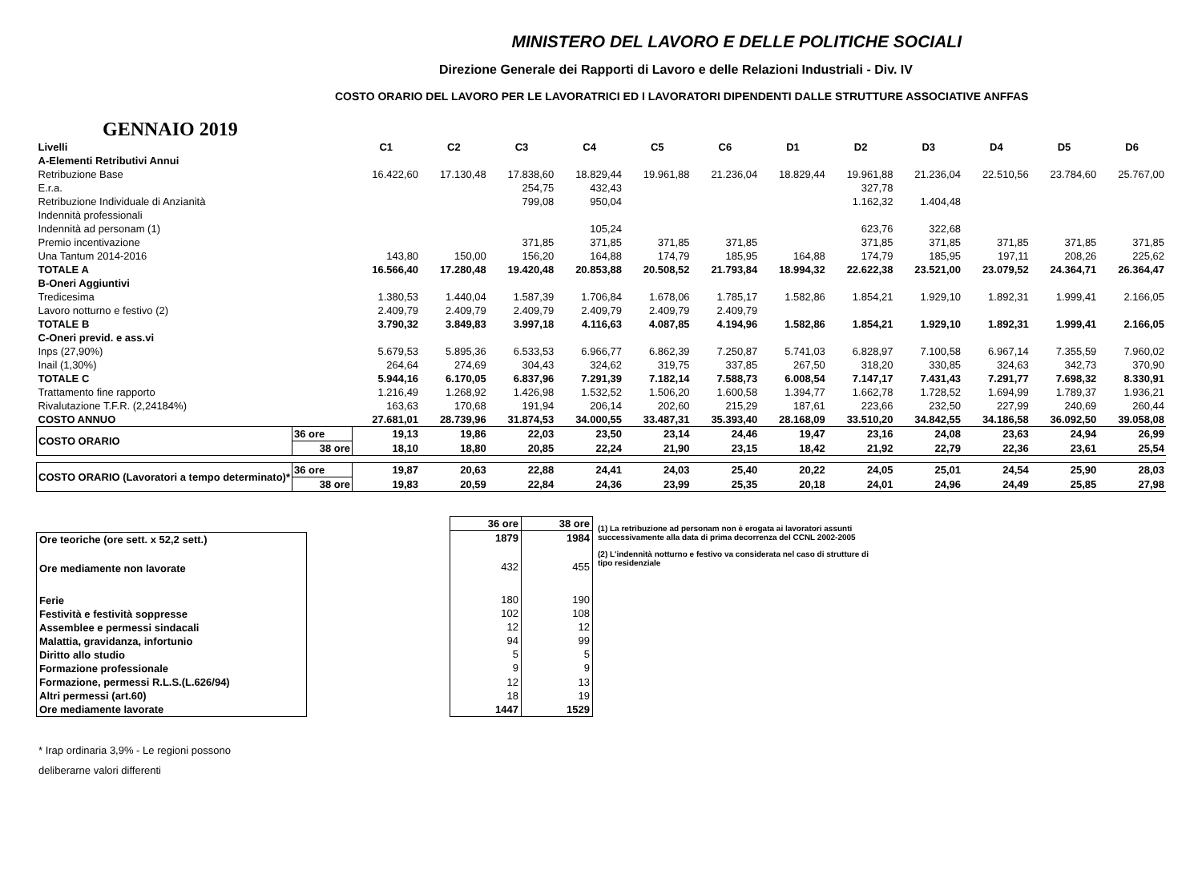MINISTERO DEL LAVORO E DELLE POLITICHE SOCIALI
Direzione Generale dei Rapporti di Lavoro e delle Relazioni Industriali - Div. IV
COSTO ORARIO DEL LAVORO PER LE LAVORATRICI ED I LAVORATORI DIPENDENTI DALLE STRUTTURE ASSOCIATIVE ANFFAS
GENNAIO 2019
| Livelli | | C1 | C2 | C3 | C4 | C5 | C6 | D1 | D2 | D3 | D4 | D5 | D6 |
| A-Elementi Retributivi Annui | | | | | | | | | | | | | |
| Retribuzione Base | | 16.422,60 | 17.130,48 | 17.838,60 | 18.829,44 | 19.961,88 | 21.236,04 | 18.829,44 | 19.961,88 | 21.236,04 | 22.510,56 | 23.784,60 | 25.767,00 |
| E.r.a. | | | | 254,75 | 432,43 | | | | 327,78 | | | | |
| Retribuzione Individuale di Anzianità | | | | 799,08 | 950,04 | | | | 1.162,32 | 1.404,48 | | | |
| Indennità professionali | | | | | | | | | | | | | |
| Indennità ad personam (1) | | | | | 105,24 | | | | 623,76 | 322,68 | | | |
| Premio incentivazione | | | | 371,85 | 371,85 | 371,85 | 371,85 | | 371,85 | 371,85 | 371,85 | 371,85 | 371,85 |
| Una Tantum 2014-2016 | | 143,80 | 150,00 | 156,20 | 164,88 | 174,79 | 185,95 | 164,88 | 174,79 | 185,95 | 197,11 | 208,26 | 225,62 |
| TOTALE A | | 16.566,40 | 17.280,48 | 19.420,48 | 20.853,88 | 20.508,52 | 21.793,84 | 18.994,32 | 22.622,38 | 23.521,00 | 23.079,52 | 24.364,71 | 26.364,47 |
| B-Oneri Aggiuntivi | | | | | | | | | | | | | |
| Tredicesima | | 1.380,53 | 1.440,04 | 1.587,39 | 1.706,84 | 1.678,06 | 1.785,17 | 1.582,86 | 1.854,21 | 1.929,10 | 1.892,31 | 1.999,41 | 2.166,05 |
| Lavoro notturno e festivo (2) | | 2.409,79 | 2.409,79 | 2.409,79 | 2.409,79 | 2.409,79 | 2.409,79 | | | | | | |
| TOTALE B | | 3.790,32 | 3.849,83 | 3.997,18 | 4.116,63 | 4.087,85 | 4.194,96 | 1.582,86 | 1.854,21 | 1.929,10 | 1.892,31 | 1.999,41 | 2.166,05 |
| C-Oneri previd. e ass.vi | | | | | | | | | | | | | |
| Inps (27,90%) | | 5.679,53 | 5.895,36 | 6.533,53 | 6.966,77 | 6.862,39 | 7.250,87 | 5.741,03 | 6.828,97 | 7.100,58 | 6.967,14 | 7.355,59 | 7.960,02 |
| Inail (1,30%) | | 264,64 | 274,69 | 304,43 | 324,62 | 319,75 | 337,85 | 267,50 | 318,20 | 330,85 | 324,63 | 342,73 | 370,90 |
| TOTALE C | | 5.944,16 | 6.170,05 | 6.837,96 | 7.291,39 | 7.182,14 | 7.588,73 | 6.008,54 | 7.147,17 | 7.431,43 | 7.291,77 | 7.698,32 | 8.330,91 |
| Trattamento fine rapporto | | 1.216,49 | 1.268,92 | 1.426,98 | 1.532,52 | 1.506,20 | 1.600,58 | 1.394,77 | 1.662,78 | 1.728,52 | 1.694,99 | 1.789,37 | 1.936,21 |
| Rivalutazione T.F.R. (2,24184%) | | 163,63 | 170,68 | 191,94 | 206,14 | 202,60 | 215,29 | 187,61 | 223,66 | 232,50 | 227,99 | 240,69 | 260,44 |
| COSTO ANNUO | | 27.681,01 | 28.739,96 | 31.874,53 | 34.000,55 | 33.487,31 | 35.393,40 | 28.168,09 | 33.510,20 | 34.842,55 | 34.186,58 | 36.092,50 | 39.058,08 |
| COSTO ORARIO | 36 ore | 19,13 | 19,86 | 22,03 | 23,50 | 23,14 | 24,46 | 19,47 | 23,16 | 24,08 | 23,63 | 24,94 | 26,99 |
| | 38 ore | 18,10 | 18,80 | 20,85 | 22,24 | 21,90 | 23,15 | 18,42 | 21,92 | 22,79 | 22,36 | 23,61 | 25,54 |
| COSTO ORARIO (Lavoratori a tempo determinato)* | 36 ore | 19,87 | 20,63 | 22,88 | 24,41 | 24,03 | 25,40 | 20,22 | 24,05 | 25,01 | 24,54 | 25,90 | 28,03 |
| | 38 ore | 19,83 | 20,59 | 22,84 | 24,36 | 23,99 | 25,35 | 20,18 | 24,01 | 24,96 | 24,49 | 25,85 | 27,98 |
| Ore teoriche (ore sett. x 52,2 sett.) |
| Ore mediamente non lavorate |
| Ferie |
| Festività e festività soppresse |
| Assemblee e permessi sindacali |
| Malattia, gravidanza, infortunio |
| Diritto allo studio |
| Formazione professionale |
| Formazione, permessi R.L.S.(L.626/94) |
| Altri permessi (art.60) |
| Ore mediamente lavorate |
| 36 ore | 38 ore |
| 1879 | 1984 |
| 432 | 455 |
| 180 | 190 |
| 102 | 108 |
| 12 | 12 |
| 94 | 99 |
| 5 | 5 |
| 9 | 9 |
| 12 | 13 |
| 18 | 19 |
| 1447 | 1529 |
(1) La retribuzione ad personam non è erogata ai lavoratori assunti successivamente alla data di prima decorrenza del CCNL 2002-2005
(2) L'indennità notturno e festivo va considerata nel caso di strutture di tipo residenziale
* Irap ordinaria 3,9% - Le regioni possono
deliberarne valori differenti